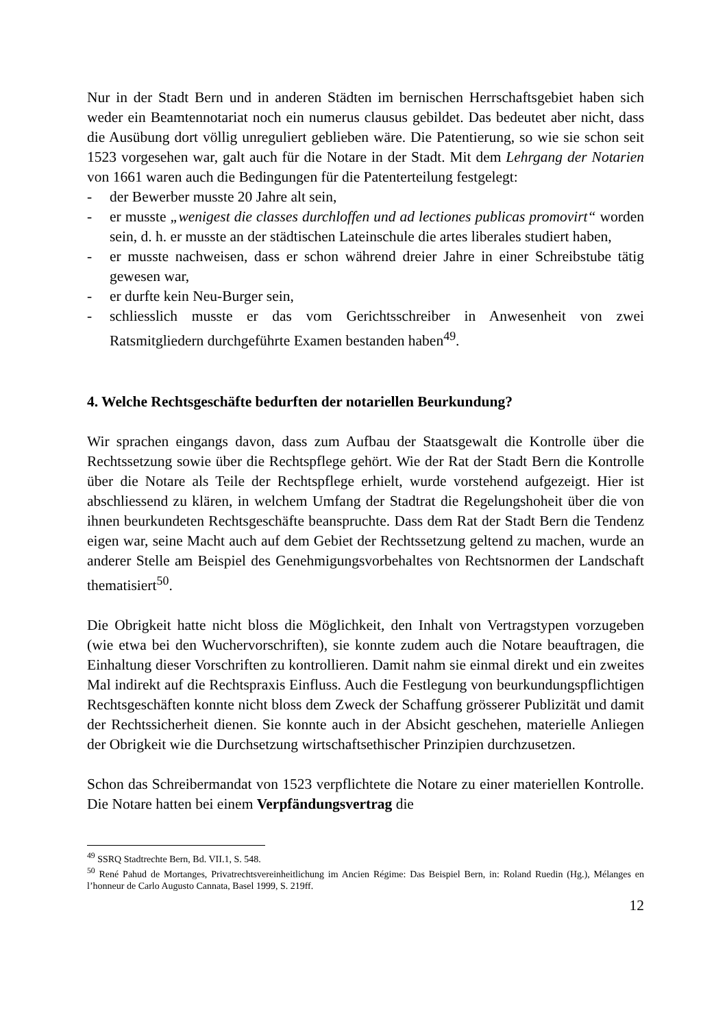Nur in der Stadt Bern und in anderen Städten im bernischen Herrschaftsgebiet haben sich weder ein Beamtennotariat noch ein numerus clausus gebildet. Das bedeutet aber nicht, dass die Ausübung dort völlig unreguliert geblieben wäre. Die Patentierung, so wie sie schon seit 1523 vorgesehen war, galt auch für die Notare in der Stadt. Mit dem Lehrgang der Notarien von 1661 waren auch die Bedingungen für die Patenterteilung festgelegt:
- der Bewerber musste 20 Jahre alt sein,
- er musste „wenigest die classes durchloffen und ad lectiones publicas promovirt“ worden sein, d. h. er musste an der städtischen Lateinschule die artes liberales studiert haben,
- er musste nachweisen, dass er schon während dreier Jahre in einer Schreibstube tätig gewesen war,
- er durfte kein Neu-Burger sein,
- schliesslich musste er das vom Gerichtsschreiber in Anwesenheit von zwei Ratsmitgliedern durchgeführte Examen bestanden haben<sup>49</sup>.
4. Welche Rechtsgeschäfte bedurften der notariellen Beurkundung?
Wir sprachen eingangs davon, dass zum Aufbau der Staatsgewalt die Kontrolle über die Rechtssetzung sowie über die Rechtspflege gehört. Wie der Rat der Stadt Bern die Kontrolle über die Notare als Teile der Rechtspflege erhielt, wurde vorstehend aufgezeigt. Hier ist abschliessend zu klären, in welchem Umfang der Stadtrat die Regelungshoheit über die von ihnen beurkundeten Rechtsgeschäfte beanspruchte. Dass dem Rat der Stadt Bern die Tendenz eigen war, seine Macht auch auf dem Gebiet der Rechtssetzung geltend zu machen, wurde an anderer Stelle am Beispiel des Genehmigungsvorbehaltes von Rechtsnormen der Landschaft thematisiert<sup>50</sup>.
Die Obrigkeit hatte nicht bloss die Möglichkeit, den Inhalt von Vertragstypen vorzugeben (wie etwa bei den Wuchervorschriften), sie konnte zudem auch die Notare beauftragen, die Einhaltung dieser Vorschriften zu kontrollieren. Damit nahm sie einmal direkt und ein zweites Mal indirekt auf die Rechtspraxis Einfluss. Auch die Festlegung von beurkundungspflichtigen Rechtsgeschäften konnte nicht bloss dem Zweck der Schaffung grösserer Publizität und damit der Rechtssicherheit dienen. Sie konnte auch in der Absicht geschehen, materielle Anliegen der Obrigkeit wie die Durchsetzung wirtschaftsethischer Prinzipien durchzusetzen.
Schon das Schreibermandat von 1523 verpflichtete die Notare zu einer materiellen Kontrolle. Die Notare hatten bei einem Verpfändungsvertrag die
<sup>49</sup> SSRQ Stadtrechte Bern, Bd. VII.1, S. 548.
<sup>50</sup> René Pahud de Mortanges, Privatrechtsvereinheitlichung im Ancien Régime: Das Beispiel Bern, in: Roland Ruedin (Hg.), Mélanges en l’honneur de Carlo Augusto Cannata, Basel 1999, S. 219ff.
12